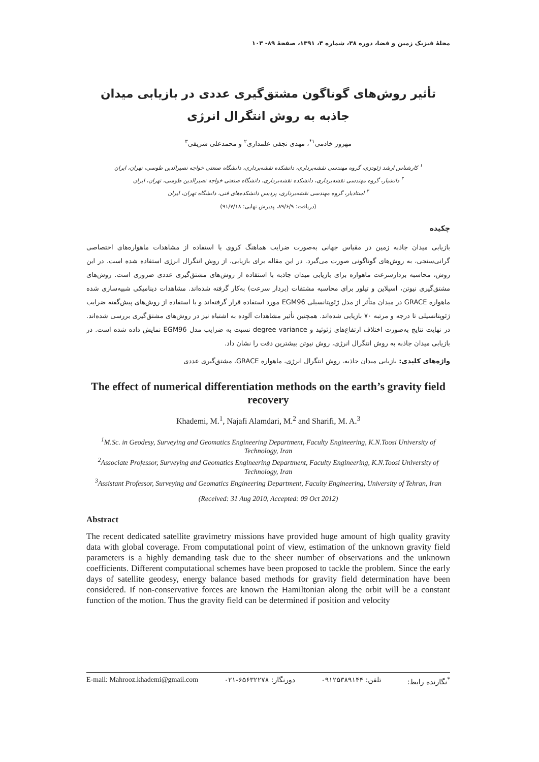مجلهٔ فیزیک زمین و فضا، دوره ۳۸، شماره ۴، ۱۳۹۱، صفحهٔ ۸۹- ۱۰۳
تأثیر روش‌های گوناگون مشتق‌گیری عددی در بازیابی میدان جاذبه به روش انتگرال انرژی
مهروز خادمی<sup>۱*</sup>، مهدی نجفی علمداری<sup>۲</sup> و محمدعلی شریفی<sup>۳</sup>
<sup>۱</sup> کارشناس ارشد ژئودزی، گروه مهندسی نقشه‌برداری، دانشکده نقشه‌برداری، دانشگاه صنعتی خواجه نصیرالدین طوسی، تهران، ایران
<sup>۲</sup> دانشیار، گروه مهندسی نقشه‌برداری، دانشکده نقشه‌برداری، دانشگاه صنعتی خواجه نصیرالدین طوسی، تهران، ایران
<sup>۳</sup> استادیار، گروه مهندسی نقشه‌برداری، پردیس دانشکده‌های فنی، دانشگاه تهران، ایران
(دریافت: ۸۹/۶/۹، پذیرش نهایی: ۹۱/۷/۱۸)
چکیده
بازیابی میدان جاذبه زمین در مقیاس جهانی به‌صورت ضرایب هماهنگ کروی با استفاده از مشاهدات ماهواره‌های اختصاصی گرانی‌سنجی، به روش‌های گوناگونی صورت می‌گیرد. در این مقاله برای بازیابی، از روش انتگرال انرژی استفاده شده است. در این روش، محاسبه بردارسرعت ماهواره برای بازیابی میدان جاذبه با استفاده از روش‌های مشتق‌گیری عددی ضروری است. روش‌های مشتق‌گیری نیوتن، اسپلاین و تیلور برای محاسبه مشتقات (بردار سرعت) به‌کار گرفته شده‌اند. مشاهدات دینامیکی شبیه‌سازی شده ماهواره GRACE در میدان متأثر از مدل ژئوپتانسیلی EGM96 مورد استفاده قرار گرفته‌اند و با استفاده از روش‌های پیش‌گفته ضرایب ژئوپتانسیلی تا درجه و مرتبه ۷۰ بازیابی شده‌اند. همچنین تأثیر مشاهدات آلوده به اشتباه نیز در روش‌های مشتق‌گیری بررسی شده‌اند. در نهایت نتایج به‌صورت اختلاف ارتفاع‌های ژئوئید و degree variance نسبت به ضرایب مدل EGM96 نمایش داده شده است. در بازیابی میدان جاذبه به روش انتگرال انرژی، روش نیوتن بیشترین دقت را نشان داد.
واژه‌های کلیدی: بازیابی میدان جاذبه، روش انتگرال انرژی، ماهواره GRACE، مشتق‌گیری عددی
The effect of numerical differentiation methods on the earth’s gravity field recovery
Khademi, M.<sup>1</sup>, Najafi Alamdari, M.<sup>2</sup> and Sharifi, M. A.<sup>3</sup>
<sup>1</sup> M.Sc. in Geodesy, Surveying and Geomatics Engineering Department, Faculty Engineering, K.N.Toosi University of Technology, Iran
<sup>2</sup> Associate Professor, Surveying and Geomatics Engineering Department, Faculty Engineering, K.N.Toosi University of Technology, Iran
<sup>3</sup> Assistant Professor, Surveying and Geomatics Engineering Department, Faculty Engineering, University of Tehran, Iran
(Received: 31 Aug 2010, Accepted: 09 Oct 2012)
Abstract
The recent dedicated satellite gravimetry missions have provided huge amount of high quality gravity data with global coverage. From computational point of view, estimation of the unknown gravity field parameters is a highly demanding task due to the sheer number of observations and the unknown coefficients. Different computational schemes have been proposed to tackle the problem. Since the early days of satellite geodesy, energy balance based methods for gravity field determination have been considered. If non-conservative forces are known the Hamiltonian along the orbit will be a constant function of the motion. Thus the gravity field can be determined if position and velocity
E-mail: Mahrooz.khademi@gmail.com دورنگار: ۶۵۶۳۲۲۷۸-۰۲۱ تلفن: ۰۹۱۲۵۳۸۹۱۴۴<sup>*</sup>نگارنده رابط: